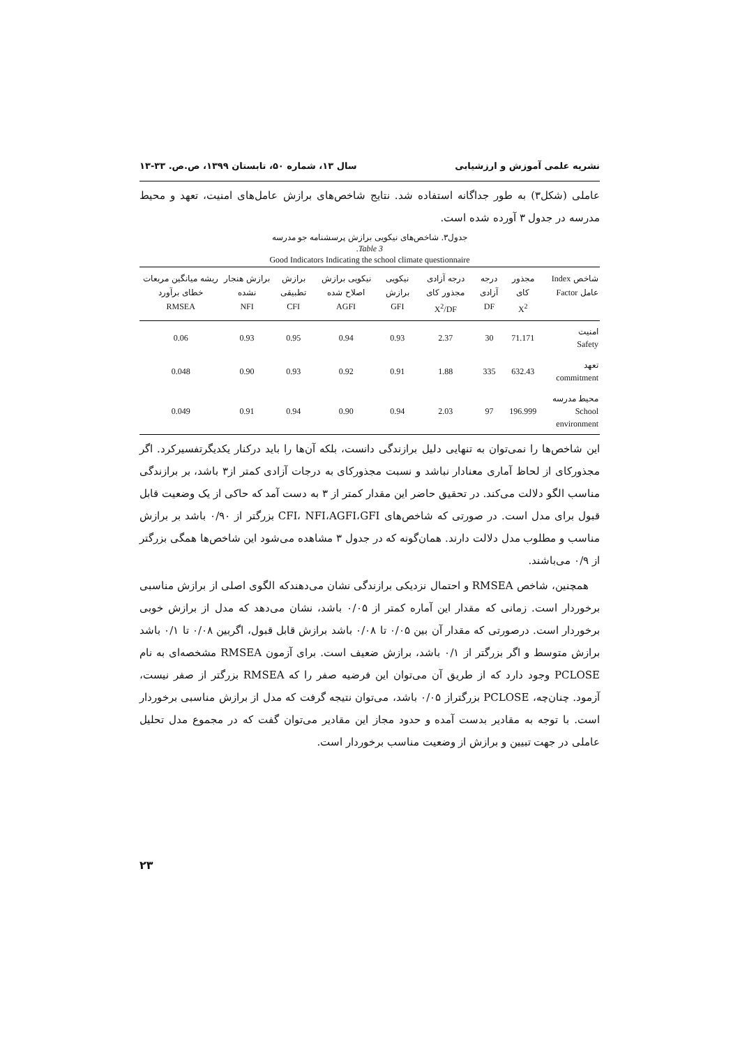نشریه علمی آموزش و ارزشیابی سال ۱۳، شماره ۵۰، تابستان ۱۳۹۹، ص.ص. ۳۳-۱۳
عاملی (شکل۳) به طور جداگانه استفاده شد. نتایج شاخص‌های برازش عامل‌های امنیت، تعهد و محیط مدرسه در جدول ۳ آورده شده است.
جدول۳. شاخص‌های نیکویی برازش پرسشنامه جو مدرسه
Table 3.
Good Indicators Indicating the school climate questionnaire
| شاخص Index عامل Factor | مجذور کای X<sup>2</sup> | درجه آزادی DF | درجه آزادی مجذور کای X<sup>2</sup>/DF | نیکویی برازش GFI | نیکویی برازش اصلاح شده AGFI | برازش تطبیقی CFI | برازش هنجار نشده NFI | ریشه میانگین مربعات خطای برآورد RMSEA |
| --- | --- | --- | --- | --- | --- | --- | --- | --- |
| امنیت Safety | 71.171 | 30 | 2.37 | 0.93 | 0.94 | 0.95 | 0.93 | 0.06 |
| تعهد commitment | 632.43 | 335 | 1.88 | 0.91 | 0.92 | 0.93 | 0.90 | 0.048 |
| محیط مدرسه School environment | 196.999 | 97 | 2.03 | 0.94 | 0.90 | 0.94 | 0.91 | 0.049 |
این شاخص‌ها را نمی‌توان به تنهایی دلیل برازندگی دانست، بلکه آن‌ها را باید درکنار یکدیگرتفسیرکرد. اگر مجذورکای از لحاظ آماری معنادار نباشد و نسبت مجذورکای به درجات آزادی کمتر از۳ باشد، بر برازندگی مناسب الگو دلالت می‌کند. در تحقیق حاضر این مقدار کمتر از ۳ به دست آمد که حاکی از یک وضعیت قابل قبول برای مدل است. در صورتی که شاخص‌های CFI، NFI،AGFI،GFI بزرگتر از ۰/۹۰ باشد بر برازش مناسب و مطلوب مدل دلالت دارند. همان‌گونه که در جدول ۳ مشاهده می‌شود این شاخص‌ها همگی بزرگتر از ۰/۹ می‌باشند.
همچنین، شاخص RMSEA و احتمال نزدیکی برازندگی نشان می‌دهندکه الگوی اصلی از برازش مناسبی برخوردار است. زمانی که مقدار این آماره کمتر از ۰/۰۵ باشد، نشان می‌دهد که مدل از برازش خوبی برخوردار است. درصورتی که مقدار آن بین ۰/۰۵ تا ۰/۰۸ باشد برازش قابل قبول، اگربین ۰/۰۸ تا ۰/۱ باشد برازش متوسط و اگر بزرگتر از ۰/۱ باشد، برازش ضعیف است. برای آزمون RMSEA مشخصه‌ای به نام PCLOSE وجود دارد که از طریق آن می‌توان این فرضیه صفر را که RMSEA بزرگتر از صفر نیست، آزمود. چنان‌چه، PCLOSE بزرگتراز ۰/۰۵ باشد، می‌توان نتیجه گرفت که مدل از برازش مناسبی برخوردار است. با توجه به مقادیر بدست آمده و حدود مجاز این مقادیر می‌توان گفت که در مجموع مدل تحلیل عاملی در جهت تبیین و برازش از وضعیت مناسب برخوردار است.
۲۳